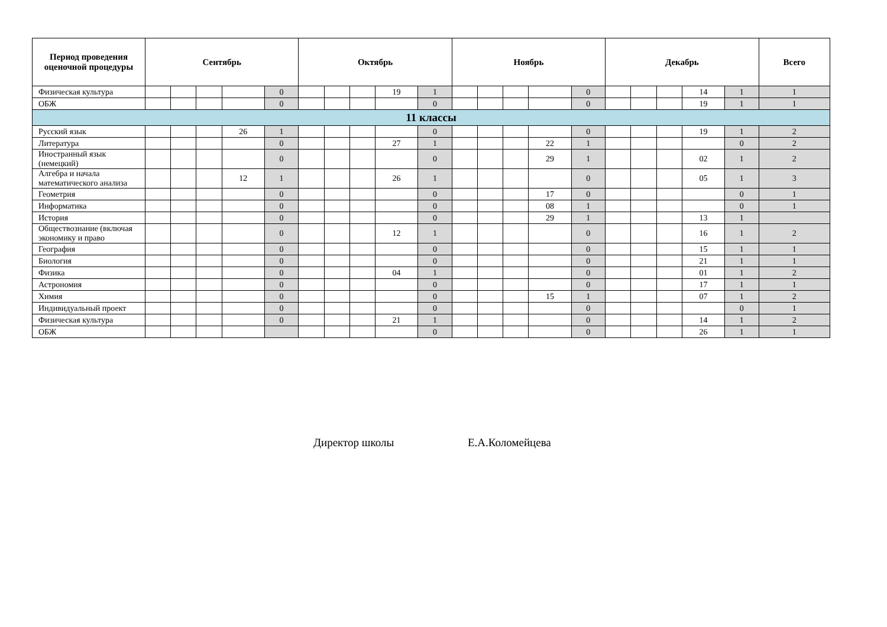| Период проведения оценочной процедуры | Сентябрь | | | | | Октябрь | | | | | Ноябрь | | | | | Декабрь | | | | | Всего |
| --- | --- | --- | --- | --- | --- | --- | --- | --- | --- | --- | --- | --- | --- | --- | --- | --- | --- | --- | --- | --- | --- |
| Физическая культура | | | | | 0 | | | | 19 | 1 | | | | | 0 | | | | 14 | 1 | 1 |
| ОБЖ | | | | | 0 | | | | | 0 | | | | | 0 | | | | 19 | 1 | 1 |
| 11 классы | | | | | | | | | | | | | | | | | | | | | |
| Русский язык | | | | 26 | 1 | | | | | 0 | | | | | 0 | | | | 19 | 1 | 2 |
| Литература | | | | | 0 | | | | 27 | 1 | | | | 22 | 1 | | | | | 0 | 2 |
| Иностранный язык (немецкий) | | | | | 0 | | | | | 0 | | | | 29 | 1 | | | | 02 | 1 | 2 |
| Алгебра и начала математического анализа | | | | 12 | 1 | | | | 26 | 1 | | | | | 0 | | | | 05 | 1 | 3 |
| Геометрия | | | | | 0 | | | | | 0 | | | | 17 | 0 | | | | | 0 | 1 |
| Информатика | | | | | 0 | | | | | 0 | | | | 08 | 1 | | | | | 0 | 1 |
| История | | | | | 0 | | | | | 0 | | | | 29 | 1 | | | | 13 | 1 | |
| Обществознание (включая экономику и право | | | | | 0 | | | | 12 | 1 | | | | | 0 | | | | 16 | 1 | 2 |
| География | | | | | 0 | | | | | 0 | | | | | 0 | | | | 15 | 1 | 1 |
| Биология | | | | | 0 | | | | | 0 | | | | | 0 | | | | 21 | 1 | 1 |
| Физика | | | | | 0 | | | | 04 | 1 | | | | | 0 | | | | 01 | 1 | 2 |
| Астрономия | | | | | 0 | | | | | 0 | | | | | 0 | | | | 17 | 1 | 1 |
| Химия | | | | | 0 | | | | | 0 | | | | 15 | 1 | | | | 07 | 1 | 2 |
| Индивидуальный проект | | | | | 0 | | | | | 0 | | | | | 0 | | | | | 0 | 1 |
| Физическая культура | | | | | 0 | | | | 21 | 1 | | | | | 0 | | | | 14 | 1 | 2 |
| ОБЖ | | | | | | | | | | 0 | | | | | 0 | | | | 26 | 1 | 1 |
Директор школы Е.А.Коломейцева